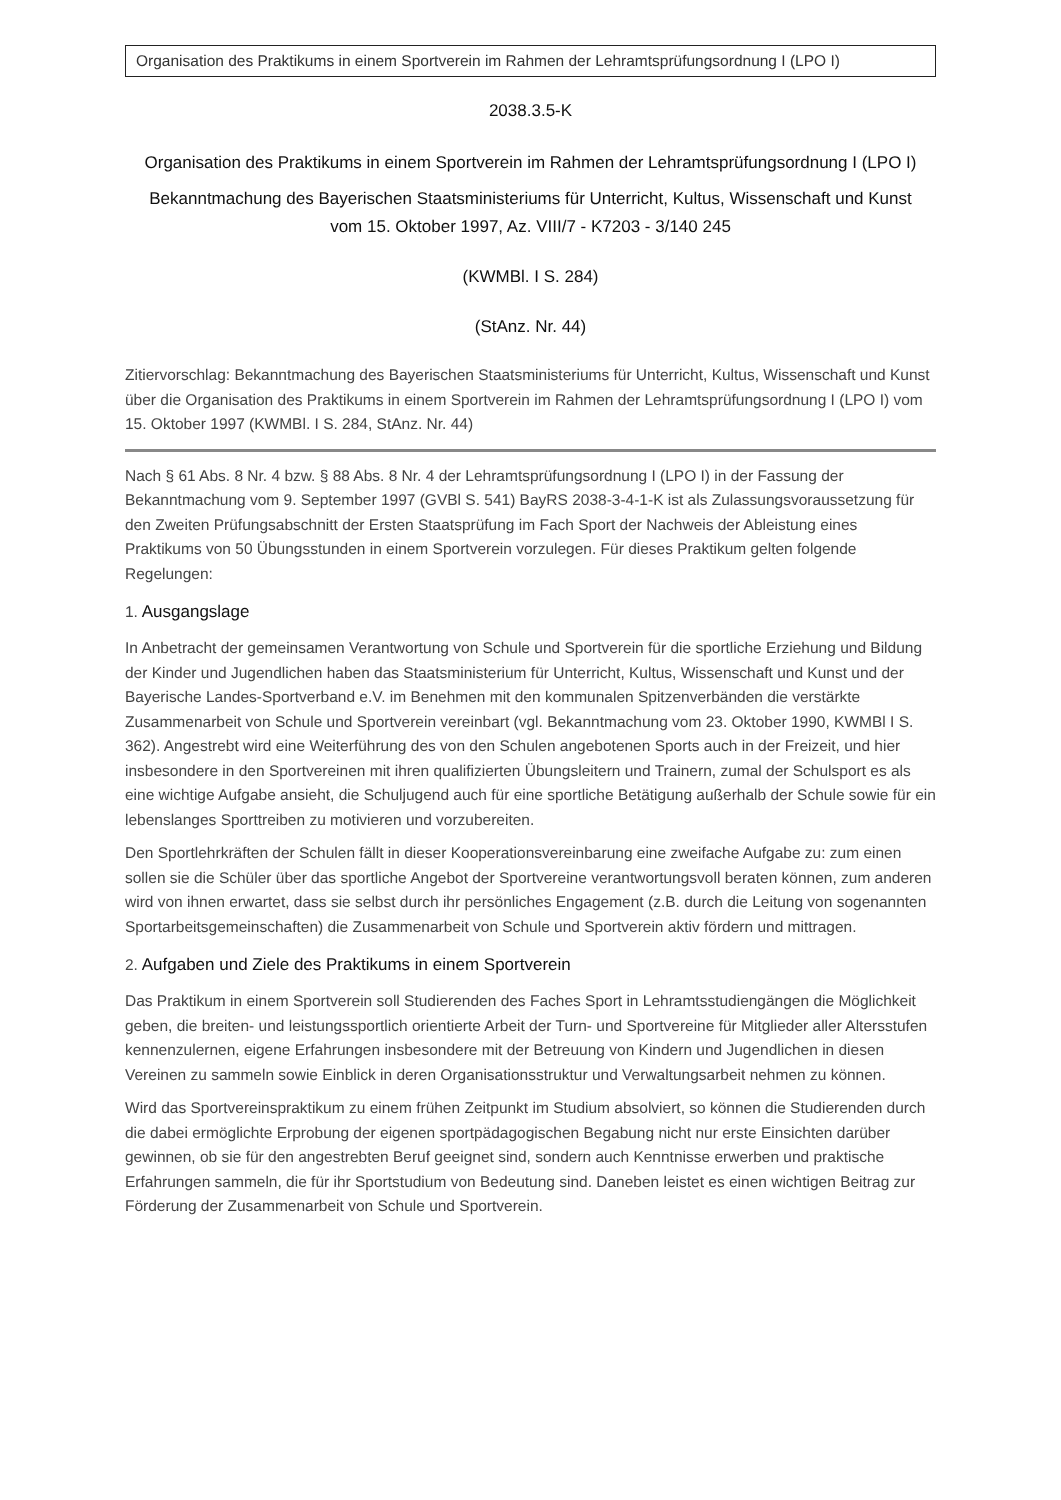Organisation des Praktikums in einem Sportverein im Rahmen der Lehramtsprüfungsordnung I (LPO I)
2038.3.5-K
Organisation des Praktikums in einem Sportverein im Rahmen der Lehramtsprüfungsordnung I (LPO I)
Bekanntmachung des Bayerischen Staatsministeriums für Unterricht, Kultus, Wissenschaft und Kunst
vom 15. Oktober 1997, Az. VIII/7 - K7203 - 3/140 245
(KWMBl. I S. 284)
(StAnz. Nr. 44)
Zitiervorschlag: Bekanntmachung des Bayerischen Staatsministeriums für Unterricht, Kultus, Wissenschaft und Kunst über die Organisation des Praktikums in einem Sportverein im Rahmen der Lehramtsprüfungsordnung I (LPO I) vom 15. Oktober 1997 (KWMBl. I S. 284, StAnz. Nr. 44)
Nach § 61 Abs. 8 Nr. 4 bzw. § 88 Abs. 8 Nr. 4 der Lehramtsprüfungsordnung I (LPO I) in der Fassung der Bekanntmachung vom 9. September 1997 (GVBl S. 541) BayRS 2038-3-4-1-K ist als Zulassungsvoraussetzung für den Zweiten Prüfungsabschnitt der Ersten Staatsprüfung im Fach Sport der Nachweis der Ableistung eines Praktikums von 50 Übungsstunden in einem Sportverein vorzulegen. Für dieses Praktikum gelten folgende Regelungen:
1. Ausgangslage
In Anbetracht der gemeinsamen Verantwortung von Schule und Sportverein für die sportliche Erziehung und Bildung der Kinder und Jugendlichen haben das Staatsministerium für Unterricht, Kultus, Wissenschaft und Kunst und der Bayerische Landes-Sportverband e.V. im Benehmen mit den kommunalen Spitzenverbänden die verstärkte Zusammenarbeit von Schule und Sportverein vereinbart (vgl. Bekanntmachung vom 23. Oktober 1990, KWMBl I S. 362). Angestrebt wird eine Weiterführung des von den Schulen angebotenen Sports auch in der Freizeit, und hier insbesondere in den Sportvereinen mit ihren qualifizierten Übungsleitern und Trainern, zumal der Schulsport es als eine wichtige Aufgabe ansieht, die Schuljugend auch für eine sportliche Betätigung außerhalb der Schule sowie für ein lebenslanges Sporttreiben zu motivieren und vorzubereiten.
Den Sportlehrkräften der Schulen fällt in dieser Kooperationsvereinbarung eine zweifache Aufgabe zu: zum einen sollen sie die Schüler über das sportliche Angebot der Sportvereine verantwortungsvoll beraten können, zum anderen wird von ihnen erwartet, dass sie selbst durch ihr persönliches Engagement (z.B. durch die Leitung von sogenannten Sportarbeitsgemeinschaften) die Zusammenarbeit von Schule und Sportverein aktiv fördern und mittragen.
2. Aufgaben und Ziele des Praktikums in einem Sportverein
Das Praktikum in einem Sportverein soll Studierenden des Faches Sport in Lehramtsstudiengängen die Möglichkeit geben, die breiten- und leistungssportlich orientierte Arbeit der Turn- und Sportvereine für Mitglieder aller Altersstufen kennenzulernen, eigene Erfahrungen insbesondere mit der Betreuung von Kindern und Jugendlichen in diesen Vereinen zu sammeln sowie Einblick in deren Organisationsstruktur und Verwaltungsarbeit nehmen zu können.
Wird das Sportvereinspraktikum zu einem frühen Zeitpunkt im Studium absolviert, so können die Studierenden durch die dabei ermöglichte Erprobung der eigenen sportpädagogischen Begabung nicht nur erste Einsichten darüber gewinnen, ob sie für den angestrebten Beruf geeignet sind, sondern auch Kenntnisse erwerben und praktische Erfahrungen sammeln, die für ihr Sportstudium von Bedeutung sind. Daneben leistet es einen wichtigen Beitrag zur Förderung der Zusammenarbeit von Schule und Sportverein.